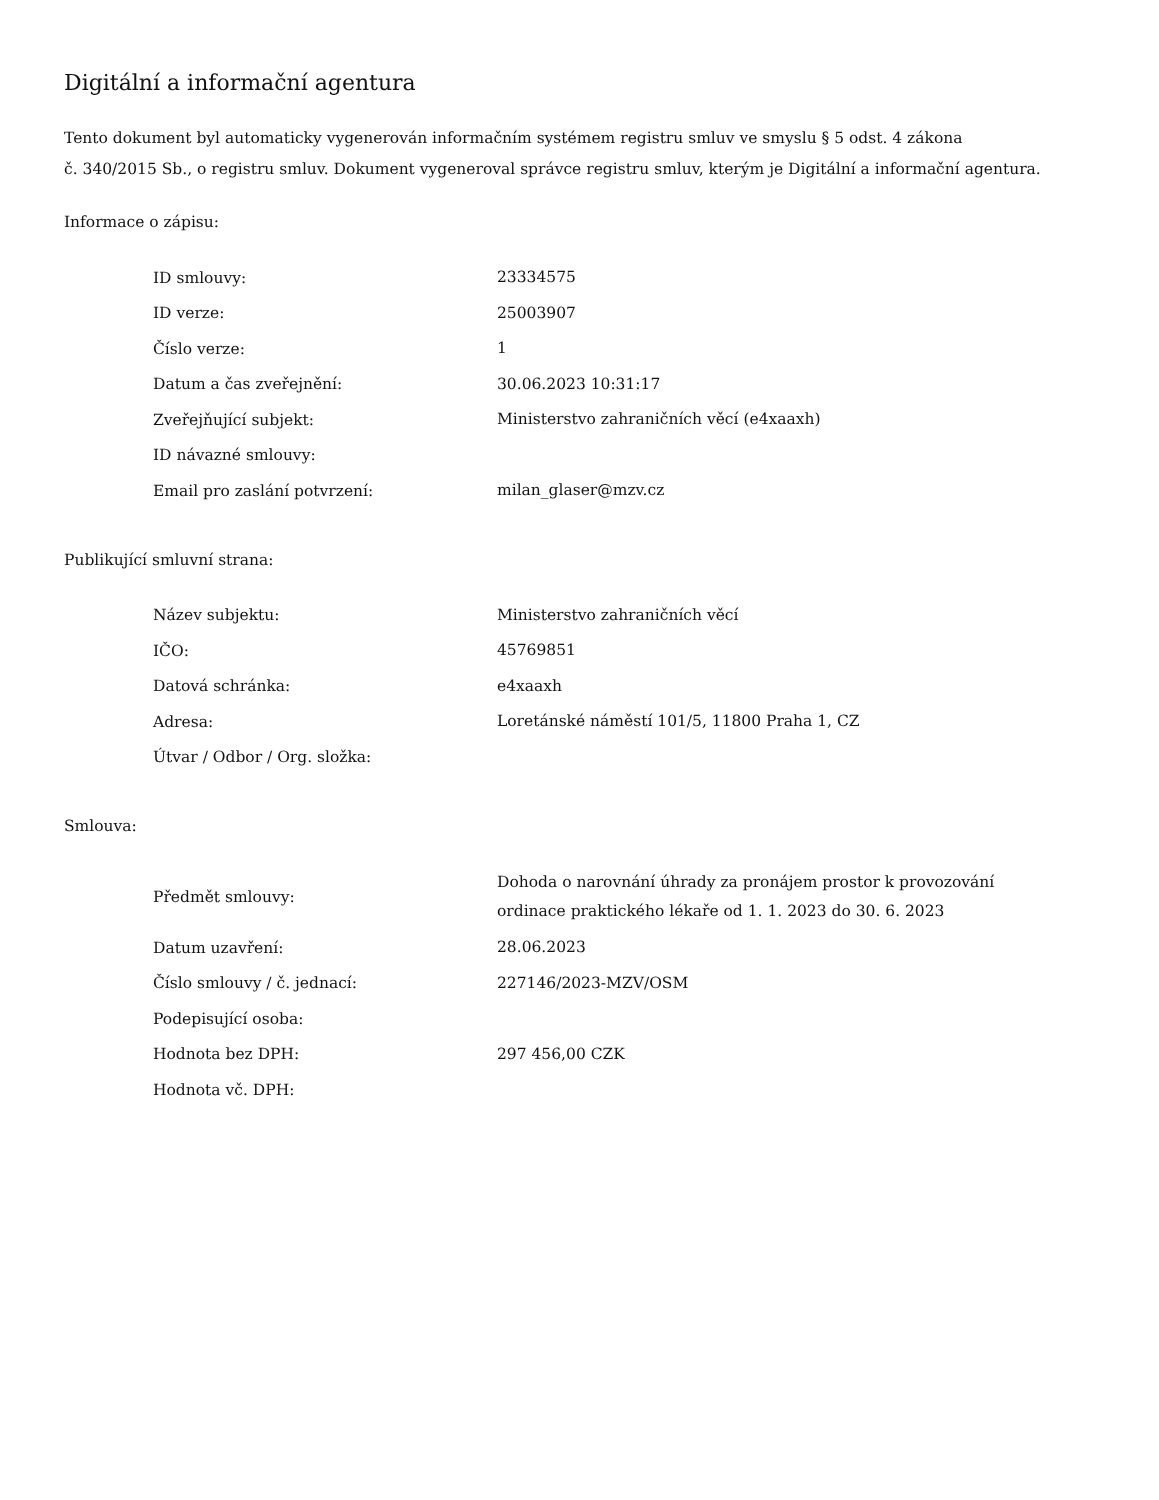Digitální a informační agentura
Tento dokument byl automaticky vygenerován informačním systémem registru smluv ve smyslu § 5 odst. 4 zákona
č. 340/2015 Sb., o registru smluv. Dokument vygeneroval správce registru smluv, kterým je Digitální a informační agentura.
Informace o zápisu:
| ID smlouvy: | 23334575 |
| ID verze: | 25003907 |
| Číslo verze: | 1 |
| Datum a čas zveřejnění: | 30.06.2023 10:31:17 |
| Zveřejňující subjekt: | Ministerstvo zahraničních věcí (e4xaaxh) |
| ID návazné smlouvy: | |
| Email pro zaslání potvrzení: | milan_glaser@mzv.cz |
Publikující smluvní strana:
| Název subjektu: | Ministerstvo zahraničních věcí |
| IČO: | 45769851 |
| Datová schránka: | e4xaaxh |
| Adresa: | Loretánské náměstí 101/5, 11800 Praha 1, CZ |
| Útvar / Odbor / Org. složka: | |
Smlouva:
| Předmět smlouvy: | Dohoda o narovnání úhrady za pronájem prostor k provozování ordinace praktického lékaře od 1. 1. 2023 do 30. 6. 2023 |
| Datum uzavření: | 28.06.2023 |
| Číslo smlouvy / č. jednací: | 227146/2023-MZV/OSM |
| Podepisující osoba: | |
| Hodnota bez DPH: | 297 456,00 CZK |
| Hodnota vč. DPH: | |